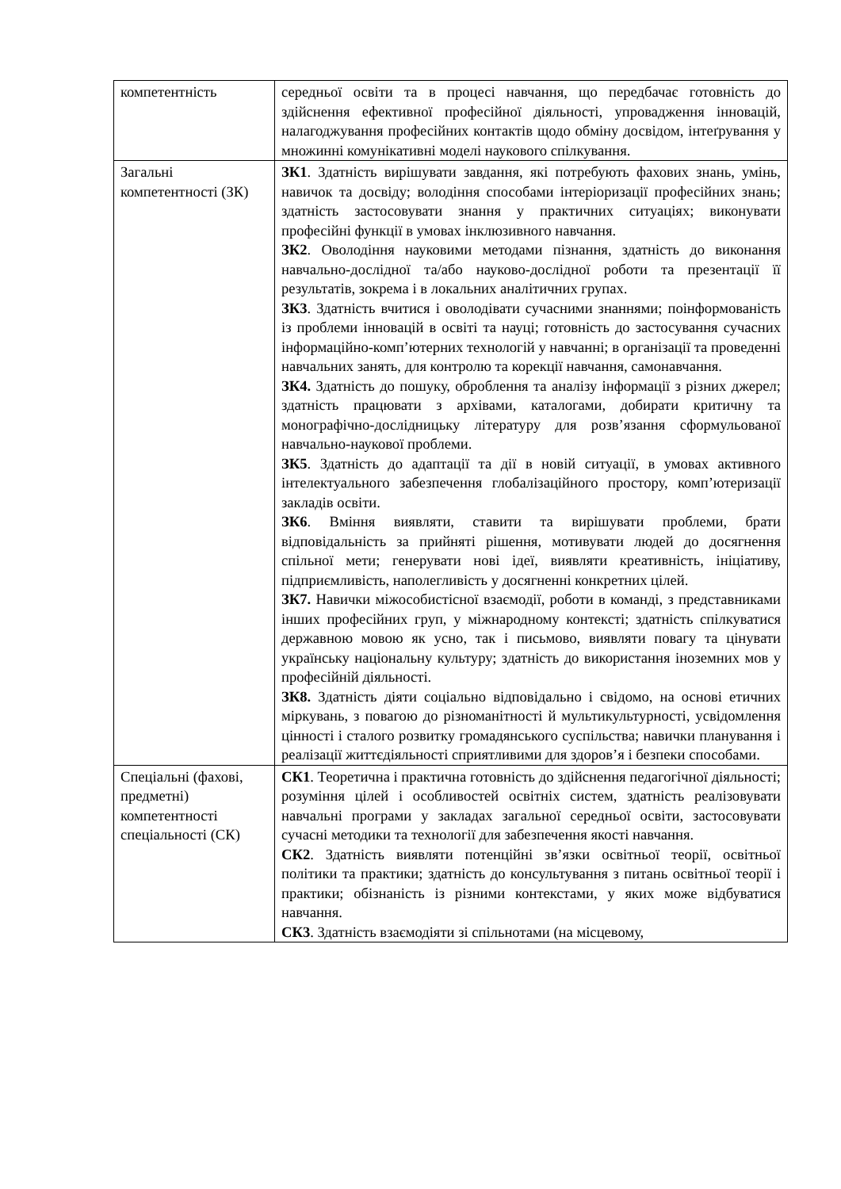| компетентність | середньої освіти та в процесі навчання, що передбачає готовність до здійснення ефективної професійної діяльності, упровадження інновацій, налагоджування професійних контактів щодо обміну досвідом, інтеґрування у множинні комунікативні моделі наукового спілкування. |
| Загальні компетентності (ЗК) | ЗК1 . Здатність вирішувати завдання, які потребують фахових знань, умінь, навичок та досвіду; володіння способами інтеріоризації професійних знань; здатність застосовувати знання у практичних ситуаціях; виконувати професійні функції в умовах інклюзивного навчання. ЗК2 . Оволодіння науковими методами пізнання, здатність до виконання навчально-дослідної та/або науково-дослідної роботи та презентації її результатів, зокрема і в локальних аналітичних групах. ЗК3 . Здатність вчитися і оволодівати сучасними знаннями; поінформованість із проблеми інновацій в освіті та науці; готовність до застосування сучасних інформаційно-комп’ютерних технологій у навчанні; в організації та проведенні навчальних занять, для контролю та корекції навчання, самонавчання. ЗК4. Здатність до пошуку, оброблення та аналізу інформації з різних джерел; здатність працювати з архівами, каталогами, добирати критичну та монографічно-дослідницьку літературу для розв’язання сформульованої навчально-наукової проблеми. ЗК5 . Здатність до адаптації та дії в новій ситуації, в умовах активного інтелектуального забезпечення глобалізаційного простору, комп’ютеризації закладів освіти. ЗК6 . Вміння виявляти, ставити та вирішувати проблеми, брати відповідальність за прийняті рішення, мотивувати людей до досягнення спільної мети; генерувати нові ідеї, виявляти креативність, ініціативу, підприємливість, наполегливість у досягненні конкретних цілей. ЗК7. Навички міжособистісної взаємодії, роботи в команді, з представниками інших професійних груп, у міжнародному контексті; здатність спілкуватися державною мовою як усно, так і письмово, виявляти повагу та цінувати українську національну культуру; здатність до використання іноземних мов у професійній діяльності. ЗК8. Здатність діяти соціально відповідально і свідомо, на основі етичних міркувань, з повагою до різноманітності й мультикультурності, усвідомлення цінності і сталого розвитку громадянського суспільства; навички планування і реалізації життєдіяльності сприятливими для здоров’я і безпеки способами. |
| Спеціальні (фахові, предметні) компетентності спеціальності (СК) | СК1 . Теоретична і практична готовність до здійснення педагогічної діяльності; розуміння цілей і особливостей освітніх систем, здатність реалізовувати навчальні програми у закладах загальної середньої освіти, застосовувати сучасні методики та технології для забезпечення якості навчання. СК2 . Здатність виявляти потенційні зв’язки освітньої теорії, освітньої політики та практики; здатність до консультування з питань освітньої теорії і практики; обізнаність із різними контекстами, у яких може відбуватися навчання. СК3 . Здатність взаємодіяти зі спільнотами (на місцевому, |